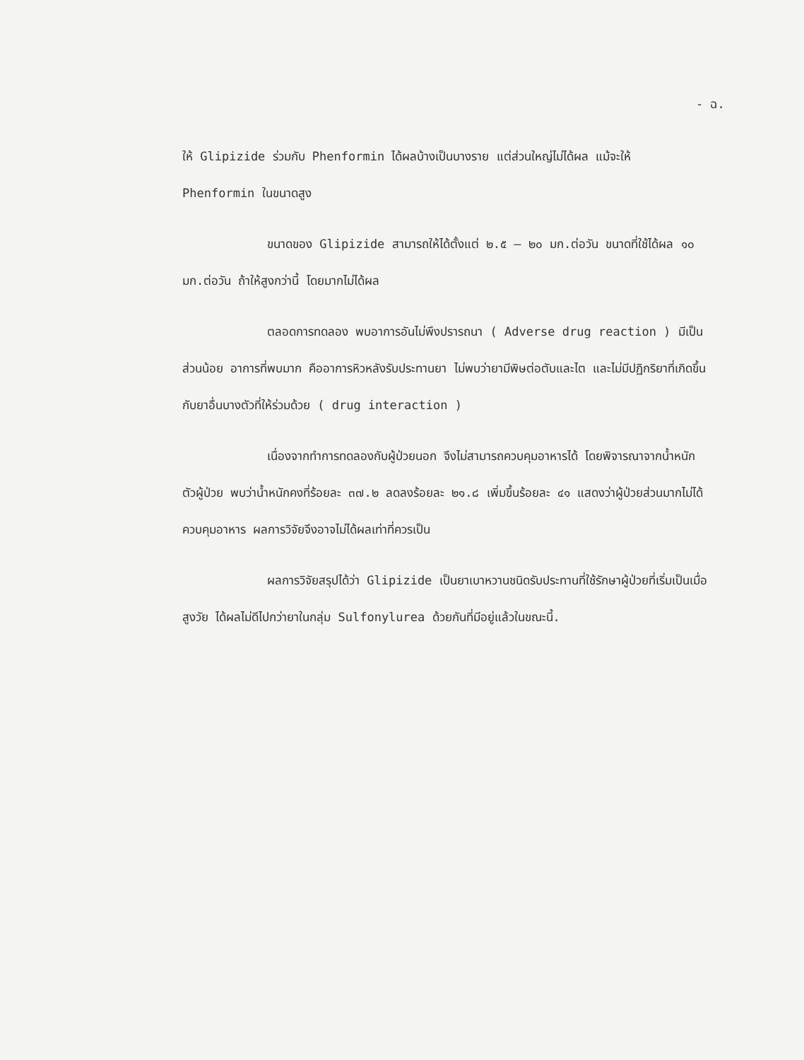- ฉ.
ให้ Glipizide ร่วมกับ Phenformin ได้ผลบ้างเป็นบางราย แต่ส่วนใหญ่ไม่ได้ผล แม้จะให้ Phenformin ในขนาดสูง
ขนาดของ Glipizide สามารถให้ได้ตั้งแต่ ๒.๕ – ๒๐ มก.ต่อวัน ขนาดที่ใช้ได้ผล ๑๐ มก.ต่อวัน ถ้าให้สูงกว่านี้ โดยมากไม่ได้ผล
ตลอดการทดลอง พบอาการอันไม่พึงปรารถนา ( Adverse drug reaction ) มีเป็นส่วนน้อย อาการที่พบมาก คืออาการหิวหลังรับประทานยา ไม่พบว่ายามีพิษต่อตับและไต และไม่มีปฏิกริยาที่เกิดขึ้นกับยาอื่นบางตัวที่ให้ร่วมด้วย ( drug interaction )
เนื่องจากทำการทดลองกับผู้ป่วยนอก จึงไม่สามารถควบคุมอาหารได้ โดยพิจารณาจากน้ำหนักตัวผู้ป่วย พบว่าน้ำหนักคงที่ร้อยละ ๓๗.๒ ลดลงร้อยละ ๒๑.๘ เพิ่มขึ้นร้อยละ ๔๑ แสดงว่าผู้ป่วยส่วนมากไม่ได้ควบคุมอาหาร ผลการวิจัยจึงอาจไม่ได้ผลเท่าที่ควรเป็น
ผลการวิจัยสรุปได้ว่า Glipizide เป็นยาเบาหวานชนิดรับประทานที่ใช้รักษาผู้ป่วยที่เริ่มเป็นเมื่อสูงวัย ได้ผลไม่ดีไปกว่ายาในกลุ่ม Sulfonylurea ด้วยกันที่มีอยู่แล้วในขณะนี้.